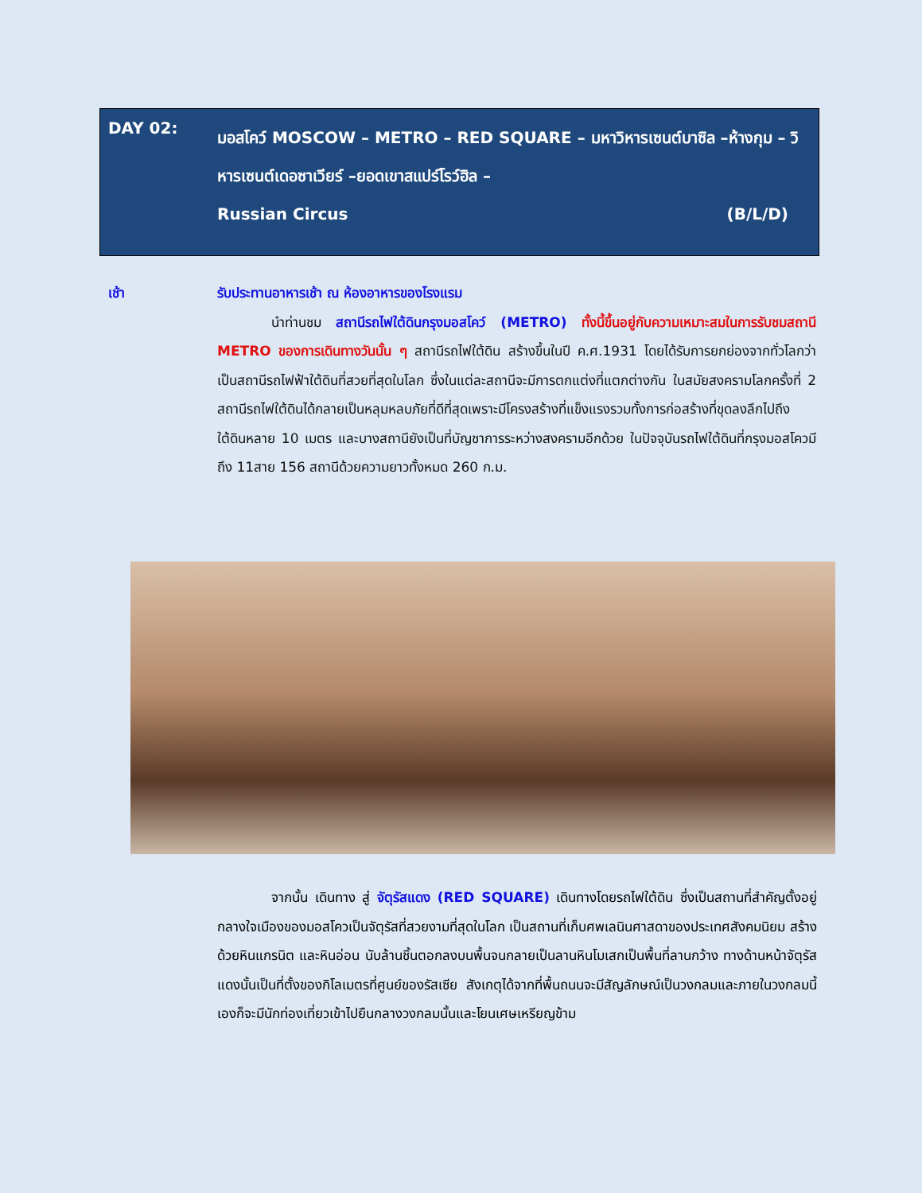DAY 02:
มอสโคว์ MOSCOW – METRO – RED SQUARE – มหาวิหารเซนต์บาซิล –ห้างกุม – วิหารเซนต์เดอซาเวียร์ –ยอดเขาสแปร์โรว์ฮิล –
Russian Circus (B/L/D)
เช้า รับประทานอาหารเช้า ณ ห้องอาหารของโรงแรม
นำท่านชม สถานีรถไฟใต้ดินกรุงมอสโคว์ (METRO) ทั้งนี้ขึ้นอยู่กับความเหมาะสมในการรับชมสถานี METRO ของการเดินทางวันนั้น ๆ สถานีรถไฟใต้ดิน สร้างขึ้นในปี ค.ศ.1931 โดยได้รับการยกย่องจากทั่วโลกว่าเป็นสถานีรถไฟฟ้าใต้ดินที่สวยที่สุดในโลก ซึ่งในแต่ละสถานีจะมีการตกแต่งที่แตกต่างกัน ในสมัยสงครามโลกครั้งที่ 2 สถานีรถไฟใต้ดินได้กลายเป็นหลุมหลบภัยที่ดีที่สุดเพราะมีโครงสร้างที่แข็งแรงรวมทั้งการก่อสร้างที่ขุดลงลึกไปถึงใต้ดินหลาย 10 เมตร และบางสถานียังเป็นที่บัญชาการระหว่างสงครามอีกด้วย ในปัจจุบันรถไฟใต้ดินที่กรุงมอสโควมีถึง 11สาย 156 สถานีด้วยความยาวทั้งหมด 260 ก.ม.
จากนั้น เดินทาง สู่ จัตุรัสแดง (RED SQUARE) เดินทางโดยรถไฟใต้ดิน ซึ่งเป็นสถานที่สำคัญตั้งอยู่กลางใจเมืองของมอสโควเป็นจัตุรัสที่สวยงามที่สุดในโลก เป็นสถานที่เก็บศพเลนินศาสดาของประเทศสังคมนิยม สร้างด้วยหินแกรนิต และหินอ่อน นับล้านชิ้นตอกลงบนพื้นจนกลายเป็นลานหินโมเสกเป็นพื้นที่ลานกว้าง ทางด้านหน้าจัตุรัสแดงนั้นเป็นที่ตั้งของกิโลเมตรที่ศูนย์ของรัสเซีย สังเกตุได้จากที่พื้นถนนจะมีสัญลักษณ์เป็นวงกลมและภายในวงกลมนี้เองก็จะมีนักท่องเที่ยวเข้าไปยืนกลางวงกลมนั้นและโยนเศษเหรียญข้าม